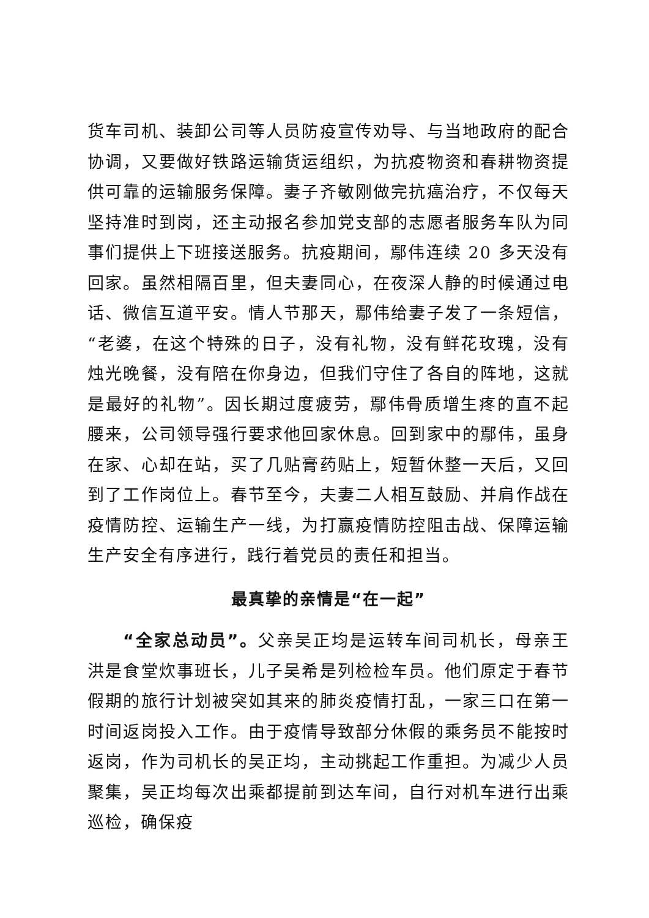货车司机、装卸公司等人员防疫宣传劝导、与当地政府的配合协调，又要做好铁路运输货运组织，为抗疫物资和春耕物资提供可靠的运输服务保障。妻子齐敏刚做完抗癌治疗，不仅每天坚持准时到岗，还主动报名参加党支部的志愿者服务车队为同事们提供上下班接送服务。抗疫期间，鄢伟连续 20 多天没有回家。虽然相隔百里，但夫妻同心，在夜深人静的时候通过电话、微信互道平安。情人节那天，鄢伟给妻子发了一条短信，“老婆，在这个特殊的日子，没有礼物，没有鲜花玫瑰，没有烛光晚餐，没有陪在你身边，但我们守住了各自的阵地，这就是最好的礼物”。因长期过度疲劳，鄢伟骨质增生疼的直不起腰来，公司领导强行要求他回家休息。回到家中的鄢伟，虽身在家、心却在站，买了几贴膏药贴上，短暂休整一天后，又回到了工作岗位上。春节至今，夫妻二人相互鼓励、并肩作战在疫情防控、运输生产一线，为打赢疫情防控阻击战、保障运输生产安全有序进行，践行着党员的责任和担当。
最真挚的亲情是“在一起”
“全家总动员”。父亲吴正均是运转车间司机长，母亲王洪是食堂炊事班长，儿子吴希是列检检车员。他们原定于春节假期的旅行计划被突如其来的肺炎疫情打乱，一家三口在第一时间返岗投入工作。由于疫情导致部分休假的乘务员不能按时返岗，作为司机长的吴正均，主动挑起工作重担。为减少人员聚集，吴正均每次出乘都提前到达车间，自行对机车进行出乘巡检，确保疫